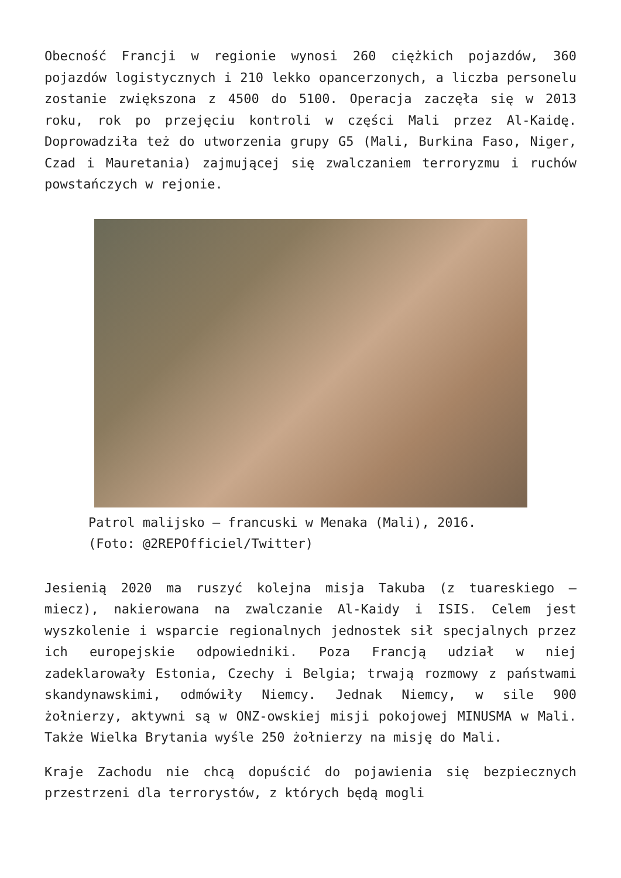Obecność Francji w regionie wynosi 260 ciężkich pojazdów, 360 pojazdów logistycznych i 210 lekko opancerzonych, a liczba personelu zostanie zwiększona z 4500 do 5100. Operacja zaczęła się w 2013 roku, rok po przejęciu kontroli w części Mali przez Al-Kaidę. Doprowadziła też do utworzenia grupy G5 (Mali, Burkina Faso, Niger, Czad i Mauretania) zajmującej się zwalczaniem terroryzmu i ruchów powstańczych w rejonie.
Patrol malijsko – francuski w Menaka (Mali), 2016.
(Foto: @2REPOfficiel/Twitter)
Jesienią 2020 ma ruszyć kolejna misja Takuba (z tuareskiego – miecz), nakierowana na zwalczanie Al-Kaidy i ISIS. Celem jest wyszkolenie i wsparcie regionalnych jednostek sił specjalnych przez ich europejskie odpowiedniki. Poza Francją udział w niej zadeklarowały Estonia, Czechy i Belgia; trwają rozmowy z państwami skandynawskimi, odmówiły Niemcy. Jednak Niemcy, w sile 900 żołnierzy, aktywni są w ONZ-owskiej misji pokojowej MINUSMA w Mali. Także Wielka Brytania wyśle 250 żołnierzy na misję do Mali.
Kraje Zachodu nie chcą dopuścić do pojawienia się bezpiecznych przestrzeni dla terrorystów, z których będą mogli